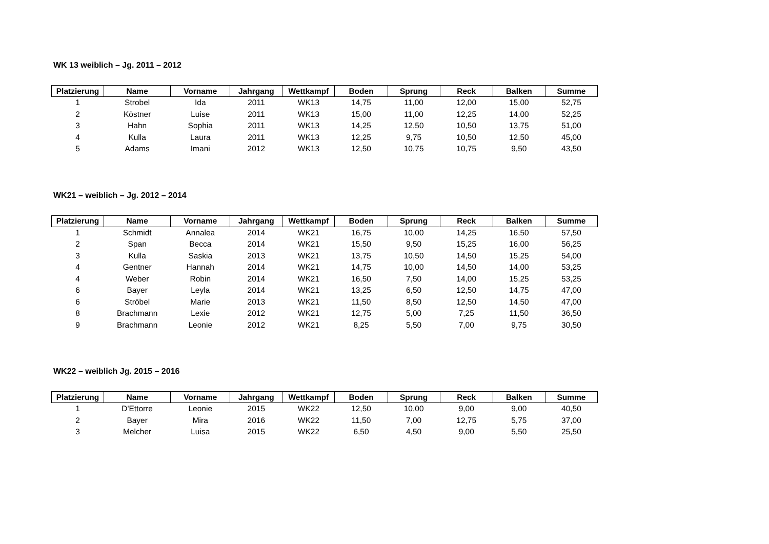WK 13 weiblich – Jg. 2011 – 2012
| Platzierung | Name | Vorname | Jahrgang | Wettkampf | Boden | Sprung | Reck | Balken | Summe |
| --- | --- | --- | --- | --- | --- | --- | --- | --- | --- |
| 1 | Strobel | Ida | 2011 | WK13 | 14,75 | 11,00 | 12,00 | 15,00 | 52,75 |
| 2 | Köstner | Luise | 2011 | WK13 | 15,00 | 11,00 | 12,25 | 14,00 | 52,25 |
| 3 | Hahn | Sophia | 2011 | WK13 | 14,25 | 12,50 | 10,50 | 13,75 | 51,00 |
| 4 | Kulla | Laura | 2011 | WK13 | 12,25 | 9,75 | 10,50 | 12,50 | 45,00 |
| 5 | Adams | Imani | 2012 | WK13 | 12,50 | 10,75 | 10,75 | 9,50 | 43,50 |
WK21 – weiblich – Jg. 2012 – 2014
| Platzierung | Name | Vorname | Jahrgang | Wettkampf | Boden | Sprung | Reck | Balken | Summe |
| --- | --- | --- | --- | --- | --- | --- | --- | --- | --- |
| 1 | Schmidt | Annalea | 2014 | WK21 | 16,75 | 10,00 | 14,25 | 16,50 | 57,50 |
| 2 | Span | Becca | 2014 | WK21 | 15,50 | 9,50 | 15,25 | 16,00 | 56,25 |
| 3 | Kulla | Saskia | 2013 | WK21 | 13,75 | 10,50 | 14,50 | 15,25 | 54,00 |
| 4 | Gentner | Hannah | 2014 | WK21 | 14,75 | 10,00 | 14,50 | 14,00 | 53,25 |
| 4 | Weber | Robin | 2014 | WK21 | 16,50 | 7,50 | 14,00 | 15,25 | 53,25 |
| 6 | Bayer | Leyla | 2014 | WK21 | 13,25 | 6,50 | 12,50 | 14,75 | 47,00 |
| 6 | Ströbel | Marie | 2013 | WK21 | 11,50 | 8,50 | 12,50 | 14,50 | 47,00 |
| 8 | Brachmann | Lexie | 2012 | WK21 | 12,75 | 5,00 | 7,25 | 11,50 | 36,50 |
| 9 | Brachmann | Leonie | 2012 | WK21 | 8,25 | 5,50 | 7,00 | 9,75 | 30,50 |
WK22 – weiblich Jg. 2015 – 2016
| Platzierung | Name | Vorname | Jahrgang | Wettkampf | Boden | Sprung | Reck | Balken | Summe |
| --- | --- | --- | --- | --- | --- | --- | --- | --- | --- |
| 1 | D'Ettorre | Leonie | 2015 | WK22 | 12,50 | 10,00 | 9,00 | 9,00 | 40,50 |
| 2 | Bayer | Mira | 2016 | WK22 | 11,50 | 7,00 | 12,75 | 5,75 | 37,00 |
| 3 | Melcher | Luisa | 2015 | WK22 | 6,50 | 4,50 | 9,00 | 5,50 | 25,50 |